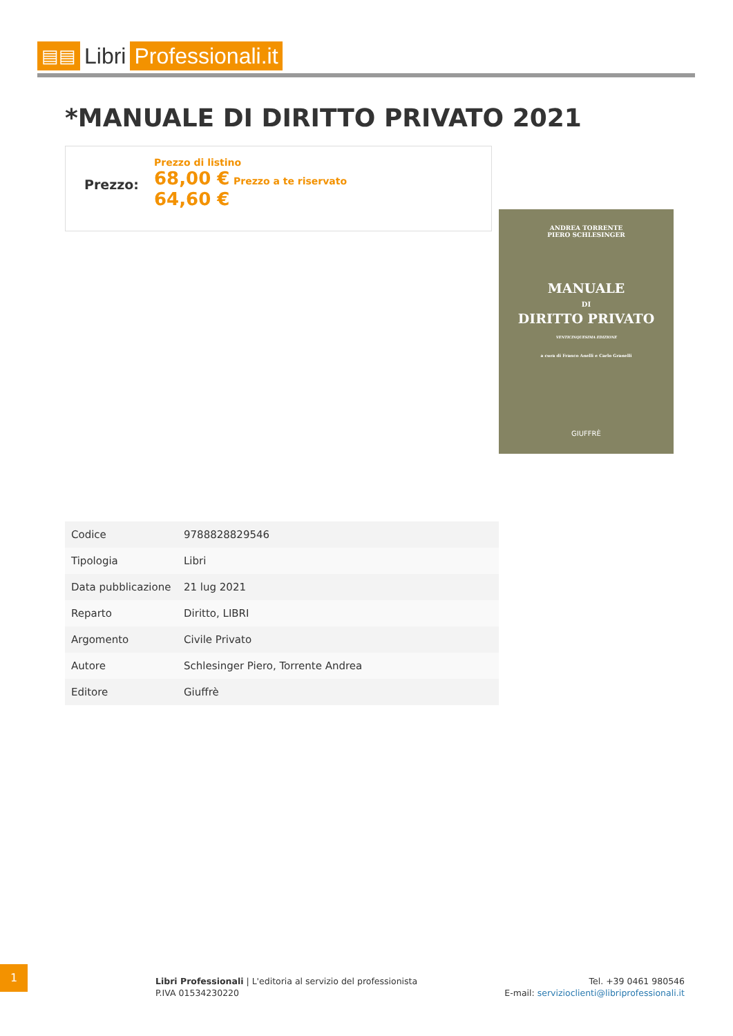▤▤
Libri Professionali.it
*MANUALE DI DIRITTO PRIVATO 2021
Prezzo:
Prezzo di listino
68,00 € Prezzo a te riservato
64,60 €
ANDREA TORRENTE
PIERO SCHLESINGER
MANUALE
DI
DIRITTO PRIVATO
VENTICINQUESIMA EDIZIONE
a cura di Franco Anelli e Carlo Granelli
GIUFFRÈ
| Codice | 9788828829546 |
| Tipologia | Libri |
| Data pubblicazione | 21 lug 2021 |
| Reparto | Diritto, LIBRI |
| Argomento | Civile Privato |
| Autore | Schlesinger Piero, Torrente Andrea |
| Editore | Giuffrè |
1
Libri Professionali | L'editoria al servizio del professionista
P.IVA 01534230220
Tel. +39 0461 980546
E-mail: servizioclienti@libriprofessionali.it